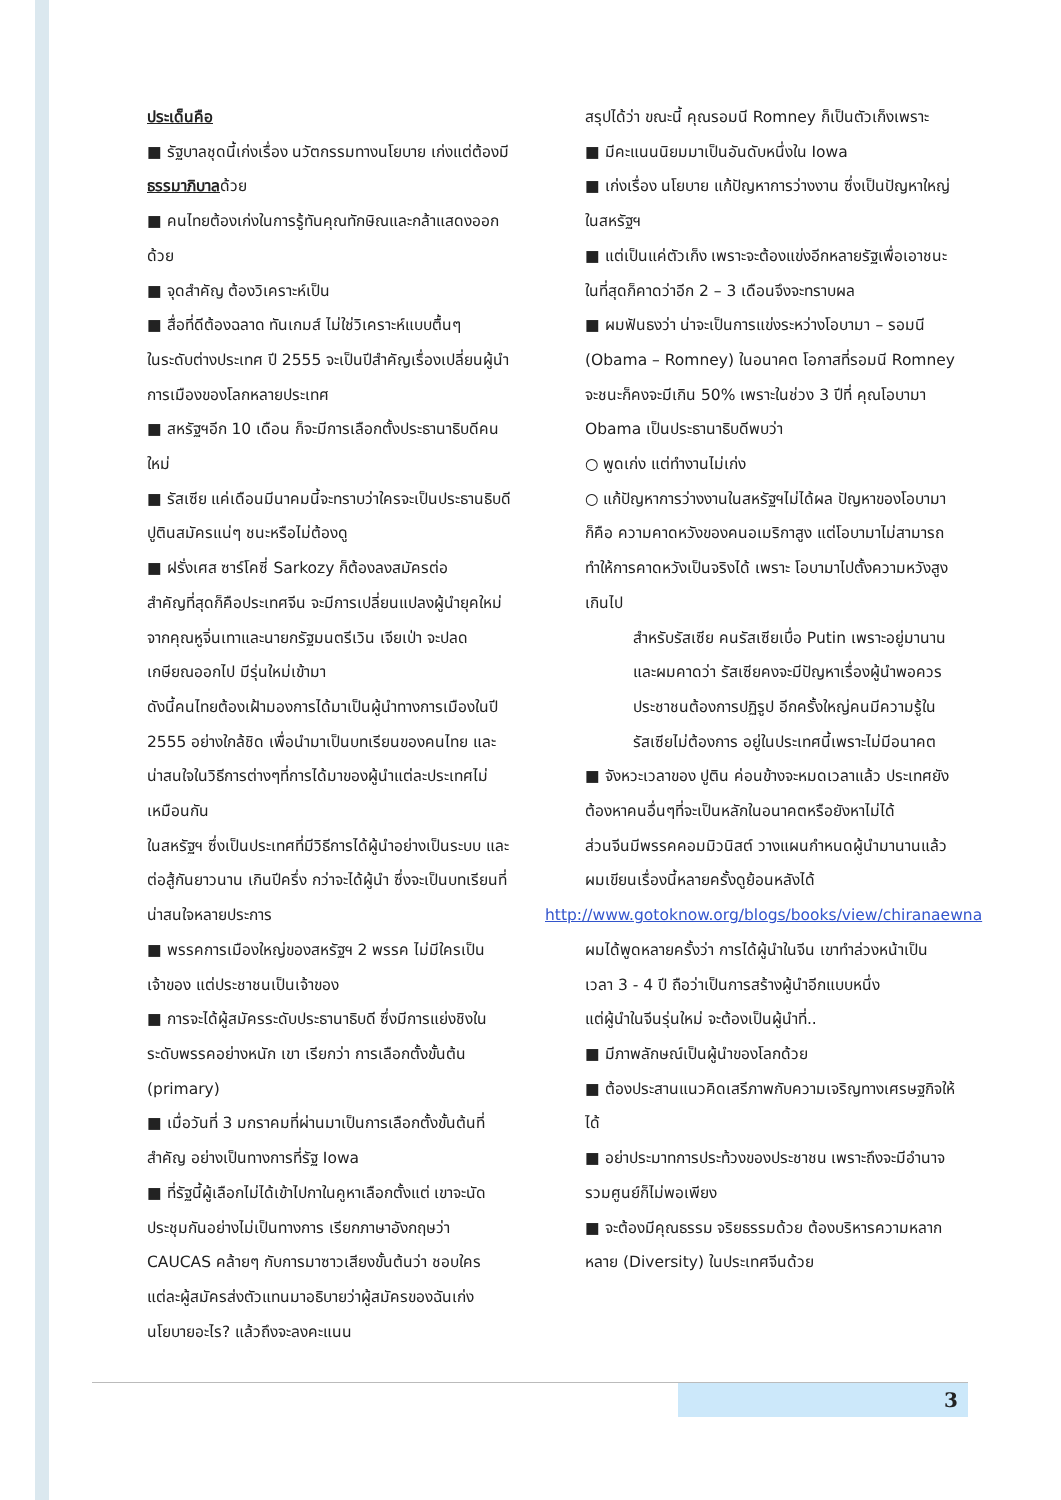ประเด็นคือ
■ รัฐบาลชุดนี้เก่งเรื่อง นวัตกรรมทางนโยบาย เก่งแต่ต้องมีธรรมาภิบาลด้วย
■ คนไทยต้องเก่งในการรู้ทันคุณทักษิณและกล้าแสดงออกด้วย
■ จุดสำคัญ ต้องวิเคราะห์เป็น
■ สื่อที่ดีต้องฉลาด ทันเกมส์ ไม่ใช่วิเคราะห์แบบตื้นๆ
ในระดับต่างประเทศ ปี 2555 จะเป็นปีสำคัญเรื่องเปลี่ยนผู้นำการเมืองของโลกหลายประเทศ
■ สหรัฐฯอีก 10 เดือน ก็จะมีการเลือกตั้งประธานาธิบดีคนใหม่
■ รัสเซีย แค่เดือนมีนาคมนี้จะทราบว่าใครจะเป็นประธานธิบดี ปูตินสมัครแน่ๆ ชนะหรือไม่ต้องดู
■ ฝรั่งเศส ซาร์โคซี่ Sarkozy ก็ต้องลงสมัครต่อ
สำคัญที่สุดก็คือประเทศจีน จะมีการเปลี่ยนแปลงผู้นำยุคใหม่จากคุณหูจิ่นเทาและนายกรัฐมนตรีเวิน เจียเป่า จะปลดเกษียณออกไป มีรุ่นใหม่เข้ามา
ดังนี้คนไทยต้องเฝ้ามองการได้มาเป็นผู้นำทางการเมืองในปี 2555 อย่างใกล้ชิด เพื่อนำมาเป็นบทเรียนของคนไทย และน่าสนใจในวิธีการต่างๆที่การได้มาของผู้นำแต่ละประเทศไม่เหมือนกัน
ในสหรัฐฯ ซึ่งเป็นประเทศที่มีวิธีการได้ผู้นำอย่างเป็นระบบ และต่อสู้กันยาวนาน เกินปีครึ่ง กว่าจะได้ผู้นำ ซึ่งจะเป็นบทเรียนที่น่าสนใจหลายประการ
■ พรรคการเมืองใหญ่ของสหรัฐฯ 2 พรรค ไม่มีใครเป็นเจ้าของ แต่ประชาชนเป็นเจ้าของ
■ การจะได้ผู้สมัครระดับประธานาธิบดี ซึ่งมีการแย่งชิงในระดับพรรคอย่างหนัก เขา เรียกว่า การเลือกตั้งขั้นต้น (primary)
■ เมื่อวันที่ 3 มกราคมที่ผ่านมาเป็นการเลือกตั้งขั้นต้นที่สำคัญ อย่างเป็นทางการที่รัฐ Iowa
■ ที่รัฐนี้ผู้เลือกไม่ได้เข้าไปกาในคูหาเลือกตั้งแต่ เขาจะนัดประชุมกันอย่างไม่เป็นทางการ เรียกภาษาอังกฤษว่า CAUCAS คล้ายๆ กับการมาซาวเสียงขั้นต้นว่า ชอบใคร แต่ละผู้สมัครส่งตัวแทนมาอธิบายว่าผู้สมัครของฉันเก่งนโยบายอะไร? แล้วถึงจะลงคะแนน
สรุปได้ว่า ขณะนี้ คุณรอมนี Romney ก็เป็นตัวเก็งเพราะ
■ มีคะแนนนิยมมาเป็นอันดับหนึ่งใน Iowa
■ เก่งเรื่อง นโยบาย แก้ปัญหาการว่างงาน ซึ่งเป็นปัญหาใหญ่ในสหรัฐฯ
■ แต่เป็นแค่ตัวเก็ง เพราะจะต้องแข่งอีกหลายรัฐเพื่อเอาชนะ ในที่สุดก็คาดว่าอีก 2 – 3 เดือนจึงจะทราบผล
■ ผมฟันธงว่า น่าจะเป็นการแข่งระหว่างโอบามา – รอมนี (Obama – Romney) ในอนาคต โอกาสที่รอมนี Romney จะชนะก็คงจะมีเกิน 50% เพราะในช่วง 3 ปีที่ คุณโอบามา Obama เป็นประธานาธิบดีพบว่า
○ พูดเก่ง แต่ทำงานไม่เก่ง
○ แก้ปัญหาการว่างงานในสหรัฐฯไม่ได้ผล ปัญหาของโอบามาก็คือ ความคาดหวังของคนอเมริกาสูง แต่โอบามาไม่สามารถทำให้การคาดหวังเป็นจริงได้ เพราะ โอบามาไปตั้งความหวังสูงเกินไป
สำหรับรัสเซีย คนรัสเซียเบื่อ Putin เพราะอยู่มานานและผมคาดว่า รัสเซียคงจะมีปัญหาเรื่องผู้นำพอควร ประชาชนต้องการปฏิรูป อีกครั้งใหญ่คนมีความรู้ในรัสเซียไม่ต้องการ อยู่ในประเทศนี้เพราะไม่มีอนาคต
■ จังหวะเวลาของ ปูติน ค่อนข้างจะหมดเวลาแล้ว ประเทศยังต้องหาคนอื่นๆที่จะเป็นหลักในอนาคตหรือยังหาไม่ได้
ส่วนจีนมีพรรคคอมมิวนิสต์ วางแผนกำหนดผู้นำมานานแล้วผมเขียนเรื่องนี้หลายครั้งดูย้อนหลังได้
http://www.gotoknow.org/blogs/books/view/chiranaewna
ผมได้พูดหลายครั้งว่า การได้ผู้นำในจีน เขาทำล่วงหน้าเป็นเวลา 3 - 4 ปี ถือว่าเป็นการสร้างผู้นำอีกแบบหนึ่ง
แต่ผู้นำในจีนรุ่นใหม่ จะต้องเป็นผู้นำที่..
■ มีภาพลักษณ์เป็นผู้นำของโลกด้วย
■ ต้องประสานแนวคิดเสรีภาพกับความเจริญทางเศรษฐกิจให้ได้
■ อย่าประมาทการประท้วงของประชาชน เพราะถึงจะมีอำนาจรวมศูนย์ก็ไม่พอเพียง
■ จะต้องมีคุณธรรม จริยธรรมด้วย ต้องบริหารความหลากหลาย (Diversity) ในประเทศจีนด้วย
3